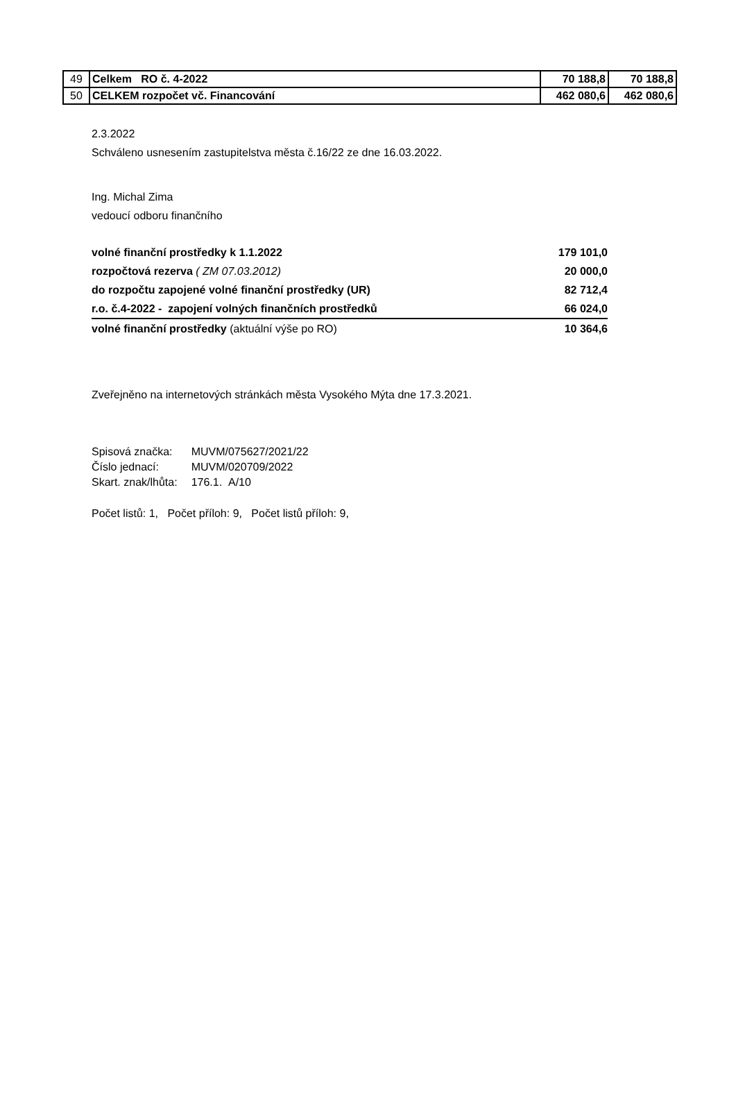| 49 | Celkem RO č. 4-2022 | 70 188,8 | 70 188,8 |
| 50 | CELKEM rozpočet vč. Financování | 462 080,6 | 462 080,6 |
2.3.2022
Schváleno usnesením zastupitelstva města č.16/22 ze dne 16.03.2022.
Ing. Michal Zima
vedoucí odboru finančního
| volné finanční prostředky k 1.1.2022 | 179 101,0 |
| rozpočtová rezerva ( ZM 07.03.2012) | 20 000,0 |
| do rozpočtu zapojené volné finanční prostředky (UR) | 82 712,4 |
| r.o. č.4-2022 - zapojení volných finančních prostředků | 66 024,0 |
| volné finanční prostředky (aktuální výše po RO) | 10 364,6 |
Zveřejněno na internetových stránkách města Vysokého Mýta dne 17.3.2021.
| Spisová značka: | MUVM/075627/2021/22 |
| Číslo jednací: | MUVM/020709/2022 |
| Skart. znak/lhůta: | 176.1. A/10 |
Počet listů: 1, Počet příloh: 9, Počet listů příloh: 9,